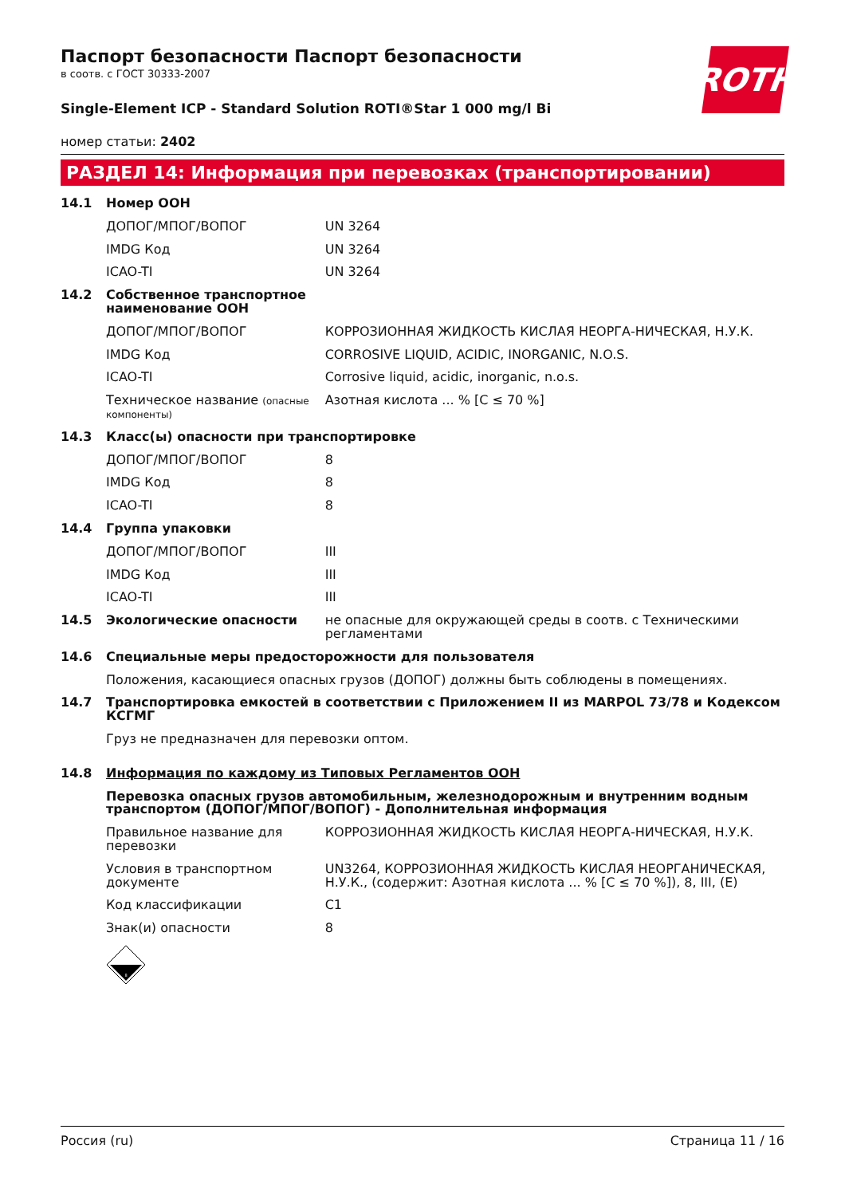ROTH
Паспорт безопасности Паспорт безопасности
в соотв. с ГОСТ 30333-2007
Single-Element ICP - Standard Solution ROTI®Star 1 000 mg/l Bi
номер статьи: 2402
РАЗДЕЛ 14: Информация при перевозках (транспортировании)
| 14.1 | Номер ООН | |
| ДОПОГ/МПОГ/ВОПОГ | | UN 3264 |
| IMDG Код | | UN 3264 |
| ICAO-TI | | UN 3264 |
| 14.2 | Собственное транспортное наименование ООН | |
| ДОПОГ/МПОГ/ВОПОГ | | КОРРОЗИОННАЯ ЖИДКОСТЬ КИСЛАЯ НЕОРГА-НИЧЕСКАЯ, Н.У.К. |
| IMDG Код | | CORROSIVE LIQUID, ACIDIC, INORGANIC, N.O.S. |
| ICAO-TI | | Corrosive liquid, acidic, inorganic, n.o.s. |
| Техническое название (опасные компоненты) | | Азотная кислота ... % [C ≤ 70 %] |
| 14.3 | Класс(ы) опасности при транспортировке | |
| ДОПОГ/МПОГ/ВОПОГ | | 8 |
| IMDG Код | | 8 |
| ICAO-TI | | 8 |
| 14.4 | Группа упаковки | |
| ДОПОГ/МПОГ/ВОПОГ | | III |
| IMDG Код | | III |
| ICAO-TI | | III |
| 14.5 | Экологические опасности | не опасные для окружающей среды в соотв. с Техническими регламентами |
| 14.6 | Специальные меры предосторожности для пользователя | |
| | Положения, касающиеся опасных грузов (ДОПОГ) должны быть соблюдены в помещениях. | |
| 14.7 | Транспортировка емкостей в соответствии с Приложением II из MARPOL 73/78 и Кодексом КСГМГ | |
| | Груз не предназначен для перевозки оптом. | |
| 14.8 | Информация по каждому из Типовых Регламентов ООН | |
| | Перевозка опасных грузов автомобильным, железнодорожным и внутренним водным транспортом (ДОПОГ/МПОГ/ВОПОГ) - Дополнительная информация | |
| Правильное название для перевозки | | КОРРОЗИОННАЯ ЖИДКОСТЬ КИСЛАЯ НЕОРГА-НИЧЕСКАЯ, Н.У.К. |
| Условия в транспортном документе | | UN3264, КОРРОЗИОННАЯ ЖИДКОСТЬ КИСЛАЯ НЕОРГАНИЧЕСКАЯ, Н.У.К., (содержит: Азотная кислота ... % [C ≤ 70 %]), 8, III, (E) |
| Код классификации | | C1 |
| Знак(и) опасности | | 8 |
| | 8 | |
Россия (ru) Страница 11 / 16